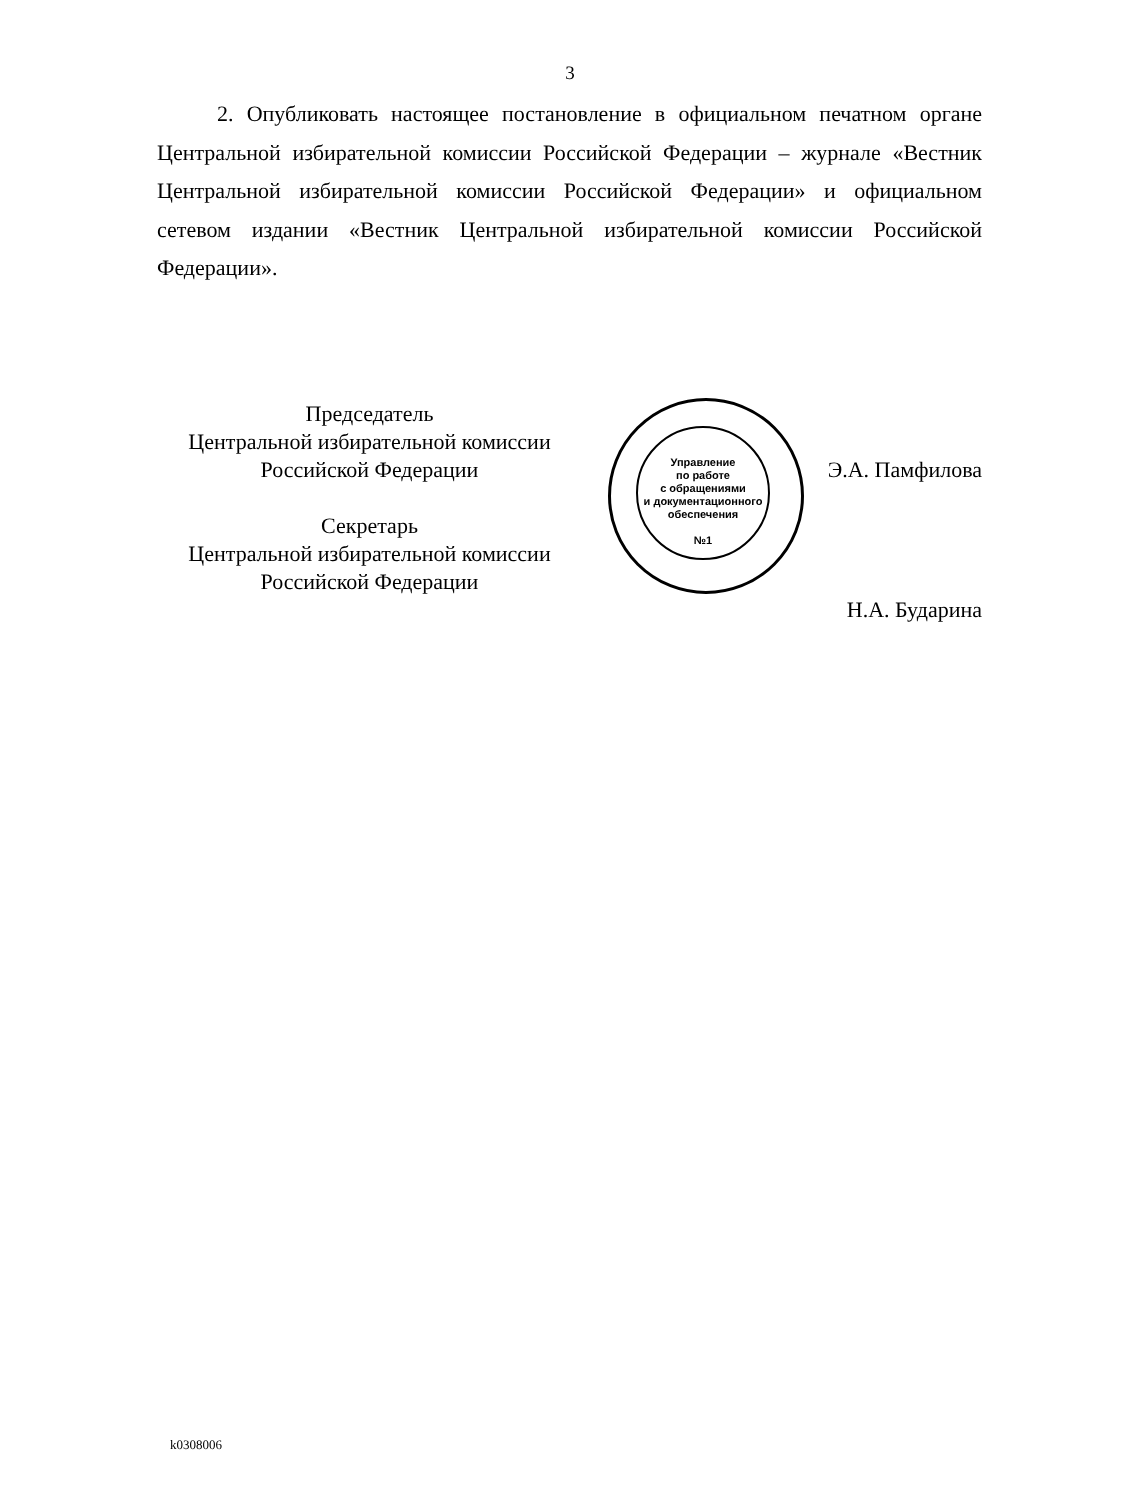3
2. Опубликовать настоящее постановление в официальном печатном органе Центральной избирательной комиссии Российской Федерации – журнале «Вестник Центральной избирательной комиссии Российской Федерации» и официальном сетевом издании «Вестник Центральной избирательной комиссии Российской Федерации».
Управление
по работе
с обращениями
и документационного
обеспечения
№1
Председатель
Центральной избирательной комиссии
Российской Федерации
Секретарь
Центральной избирательной комиссии
Российской Федерации
Э.А. Памфилова
Н.А. Бударина
k0308006